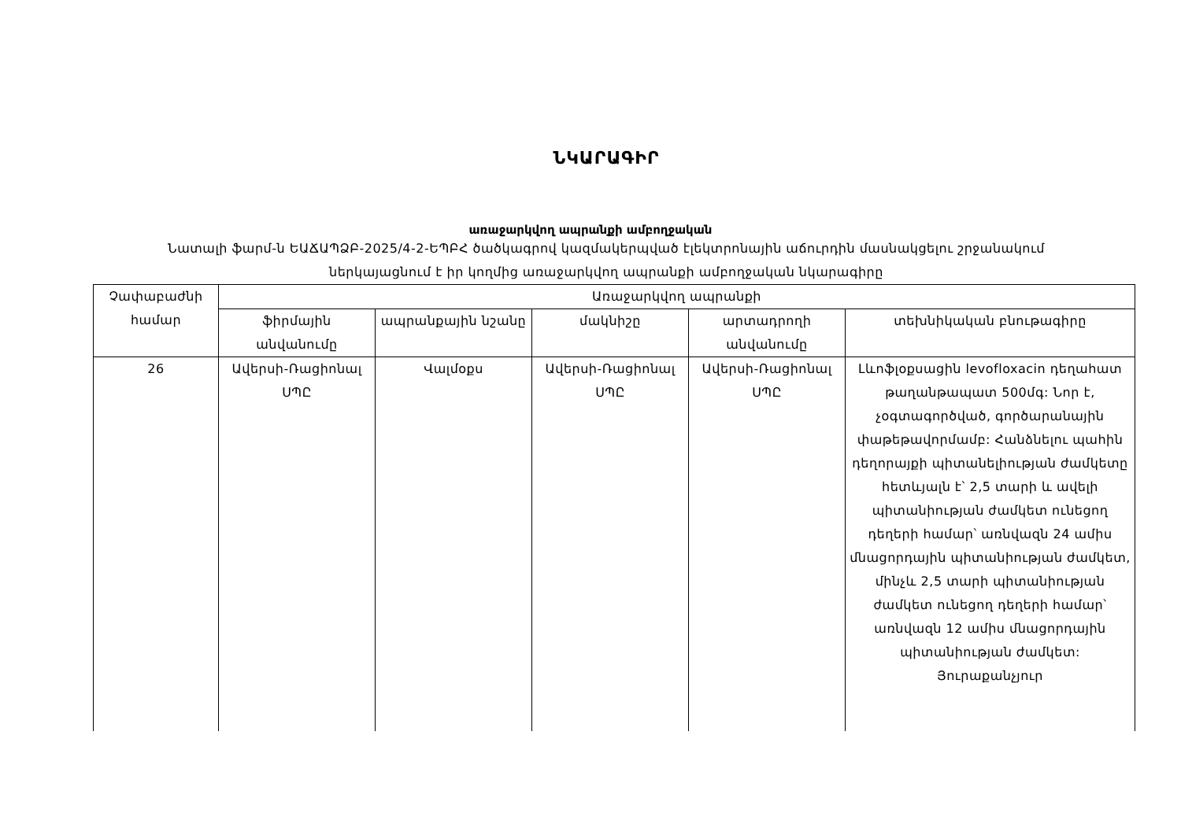ՆԿԱՐԱԳԻՐ
առաջարկվող ապրանքի ամբողջական
Նատալի ֆարմ-ն ԵԱՃԱՊՁԲ-2025/4-2-ԵՊԲՀ ծածկագրով կազմակերպված էլեկտրոնային աճուրդին մասնակցելու շրջանակում ներկայացնում է իր կողմից առաջարկվող ապրանքի ամբողջական նկարագիրը
| Չափաբաժնի համար | Առաջարկվող ապրանքի | | | | |
| --- | --- | --- | --- | --- | --- |
| | ֆիրմային անվանումը | ապրանքային նշանը | մակնիշը | արտադրողի անվանումը | տեխնիկական բնութագիրը |
| 26 | Ավերսի-Ռացիոնալ ՍՊԸ | Վալմօքս | Ավերսի-Ռացիոնալ ՍՊԸ | Ավերսի-Ռացիոնալ ՍՊԸ | Լևոֆլօքսացին levofloxacin դեղահատ թաղանթապատ 500մգ: Նոր է, չօգտագործված, գործարանային փաթեթավորմամբ: Հանձնելու պահին դեղորայքի պիտանելիության ժամկետը հետևյալն է՝ 2,5 տարի և ավելի պիտանիության ժամկետ ունեցող դեղերի համար՝ առնվազն 24 ամիս մնացորդային պիտանիության ժամկետ, մինչև 2,5 տարի պիտանիության ժամկետ ունեցող դեղերի համար՝ առնվազն 12 ամիս մնացորդային պիտանիության ժամկետ: Յուրաքանչյուր |